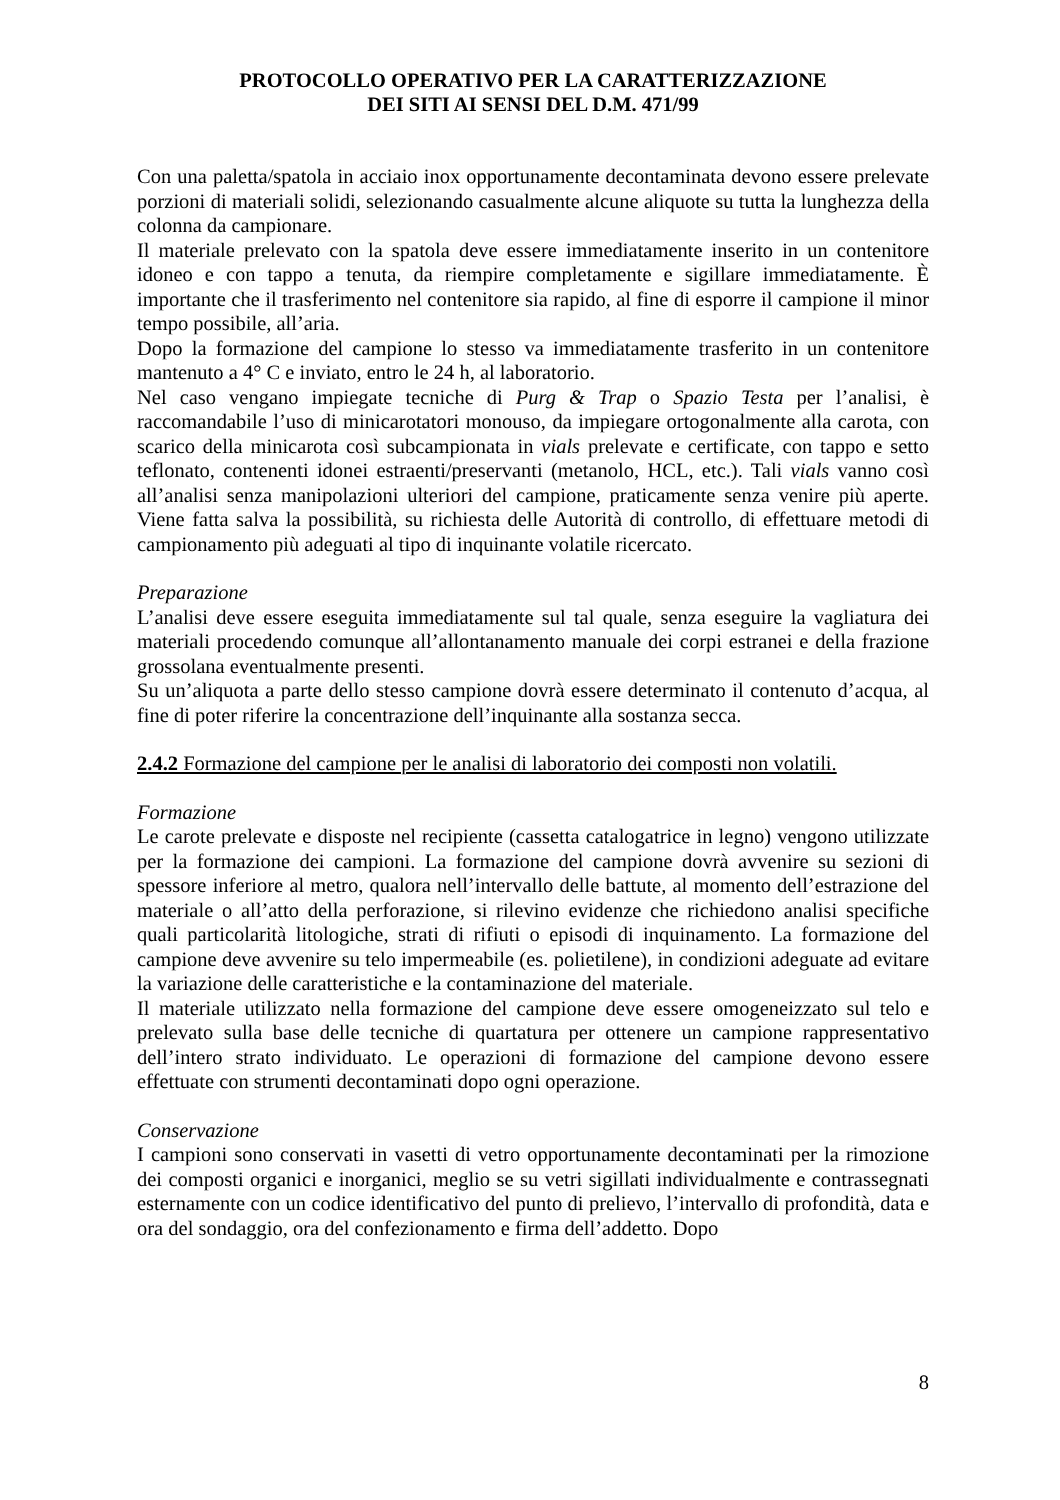PROTOCOLLO OPERATIVO PER LA CARATTERIZZAZIONE
DEI SITI AI SENSI DEL D.M. 471/99
Con una paletta/spatola in acciaio inox opportunamente decontaminata devono essere prelevate porzioni di materiali solidi, selezionando casualmente alcune aliquote su tutta la lunghezza della colonna da campionare.
Il materiale prelevato con la spatola deve essere immediatamente inserito in un contenitore idoneo e con tappo a tenuta, da riempire completamente e sigillare immediatamente. È importante che il trasferimento nel contenitore sia rapido, al fine di esporre il campione il minor tempo possibile, all’aria.
Dopo la formazione del campione lo stesso va immediatamente trasferito in un contenitore mantenuto a 4° C e inviato, entro le 24 h, al laboratorio.
Nel caso vengano impiegate tecniche di Purg & Trap o Spazio Testa per l’analisi, è raccomandabile l’uso di minicarotatori monouso, da impiegare ortogonalmente alla carota, con scarico della minicarota così subcampionata in vials prelevate e certificate, con tappo e setto teflonato, contenenti idonei estraenti/preservanti (metanolo, HCL, etc.). Tali vials vanno così all’analisi senza manipolazioni ulteriori del campione, praticamente senza venire più aperte. Viene fatta salva la possibilità, su richiesta delle Autorità di controllo, di effettuare metodi di campionamento più adeguati al tipo di inquinante volatile ricercato.
Preparazione
L’analisi deve essere eseguita immediatamente sul tal quale, senza eseguire la vagliatura dei materiali procedendo comunque all’allontanamento manuale dei corpi estranei e della frazione grossolana eventualmente presenti.
Su un’aliquota a parte dello stesso campione dovrà essere determinato il contenuto d’acqua, al fine di poter riferire la concentrazione dell’inquinante alla sostanza secca.
2.4.2 Formazione del campione per le analisi di laboratorio dei composti non volatili.
Formazione
Le carote prelevate e disposte nel recipiente (cassetta catalogatrice in legno) vengono utilizzate per la formazione dei campioni. La formazione del campione dovrà avvenire su sezioni di spessore inferiore al metro, qualora nell’intervallo delle battute, al momento dell’estrazione del materiale o all’atto della perforazione, si rilevino evidenze che richiedono analisi specifiche quali particolarità litologiche, strati di rifiuti o episodi di inquinamento. La formazione del campione deve avvenire su telo impermeabile (es. polietilene), in condizioni adeguate ad evitare la variazione delle caratteristiche e la contaminazione del materiale.
Il materiale utilizzato nella formazione del campione deve essere omogeneizzato sul telo e prelevato sulla base delle tecniche di quartatura per ottenere un campione rappresentativo dell’intero strato individuato. Le operazioni di formazione del campione devono essere effettuate con strumenti decontaminati dopo ogni operazione.
Conservazione
I campioni sono conservati in vasetti di vetro opportunamente decontaminati per la rimozione dei composti organici e inorganici, meglio se su vetri sigillati individualmente e contrassegnati esternamente con un codice identificativo del punto di prelievo, l’intervallo di profondità, data e ora del sondaggio, ora del confezionamento e firma dell’addetto. Dopo
8